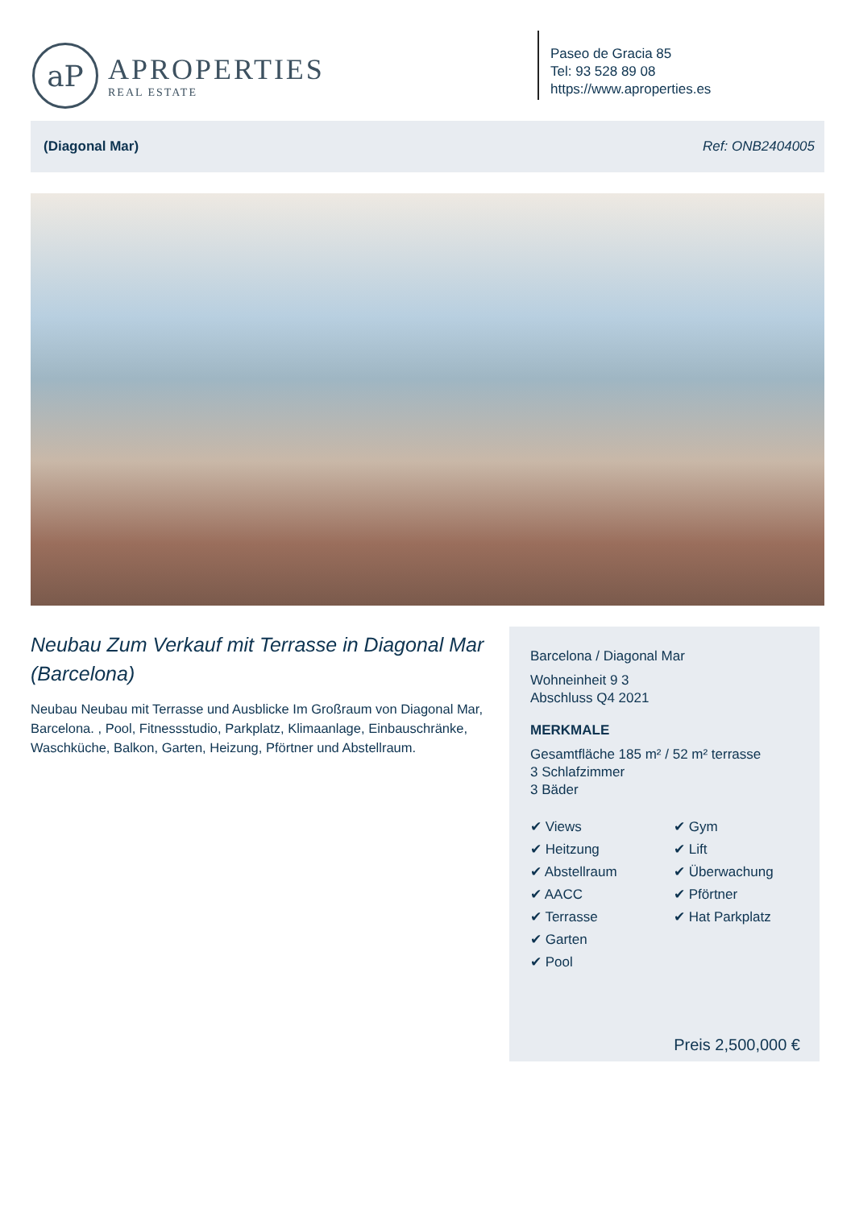aP
APROPERTIES
REAL ESTATE
Paseo de Gracia 85
Tel: 93 528 89 08
https://www.aproperties.es
(Diagonal Mar) Ref: ONB2404005
Neubau Zum Verkauf mit Terrasse in Diagonal Mar (Barcelona)
Neubau Neubau mit Terrasse und Ausblicke Im Großraum von Diagonal Mar, Barcelona. , Pool, Fitnessstudio, Parkplatz, Klimaanlage, Einbauschränke, Waschküche, Balkon, Garten, Heizung, Pförtner und Abstellraum.
Barcelona / Diagonal Mar
Wohneinheit 9 3
Abschluss Q4 2021
MERKMALE
Gesamtfläche 185 m² / 52 m² terrasse
3 Schlafzimmer
3 Bäder
✔ Views
✔ Gym
✔ Heitzung
✔ Lift
✔ Abstellraum
✔ Überwachung
✔ AACC
✔ Pförtner
✔ Terrasse
✔ Hat Parkplatz
✔ Garten
✔ Pool
Preis 2,500,000 €